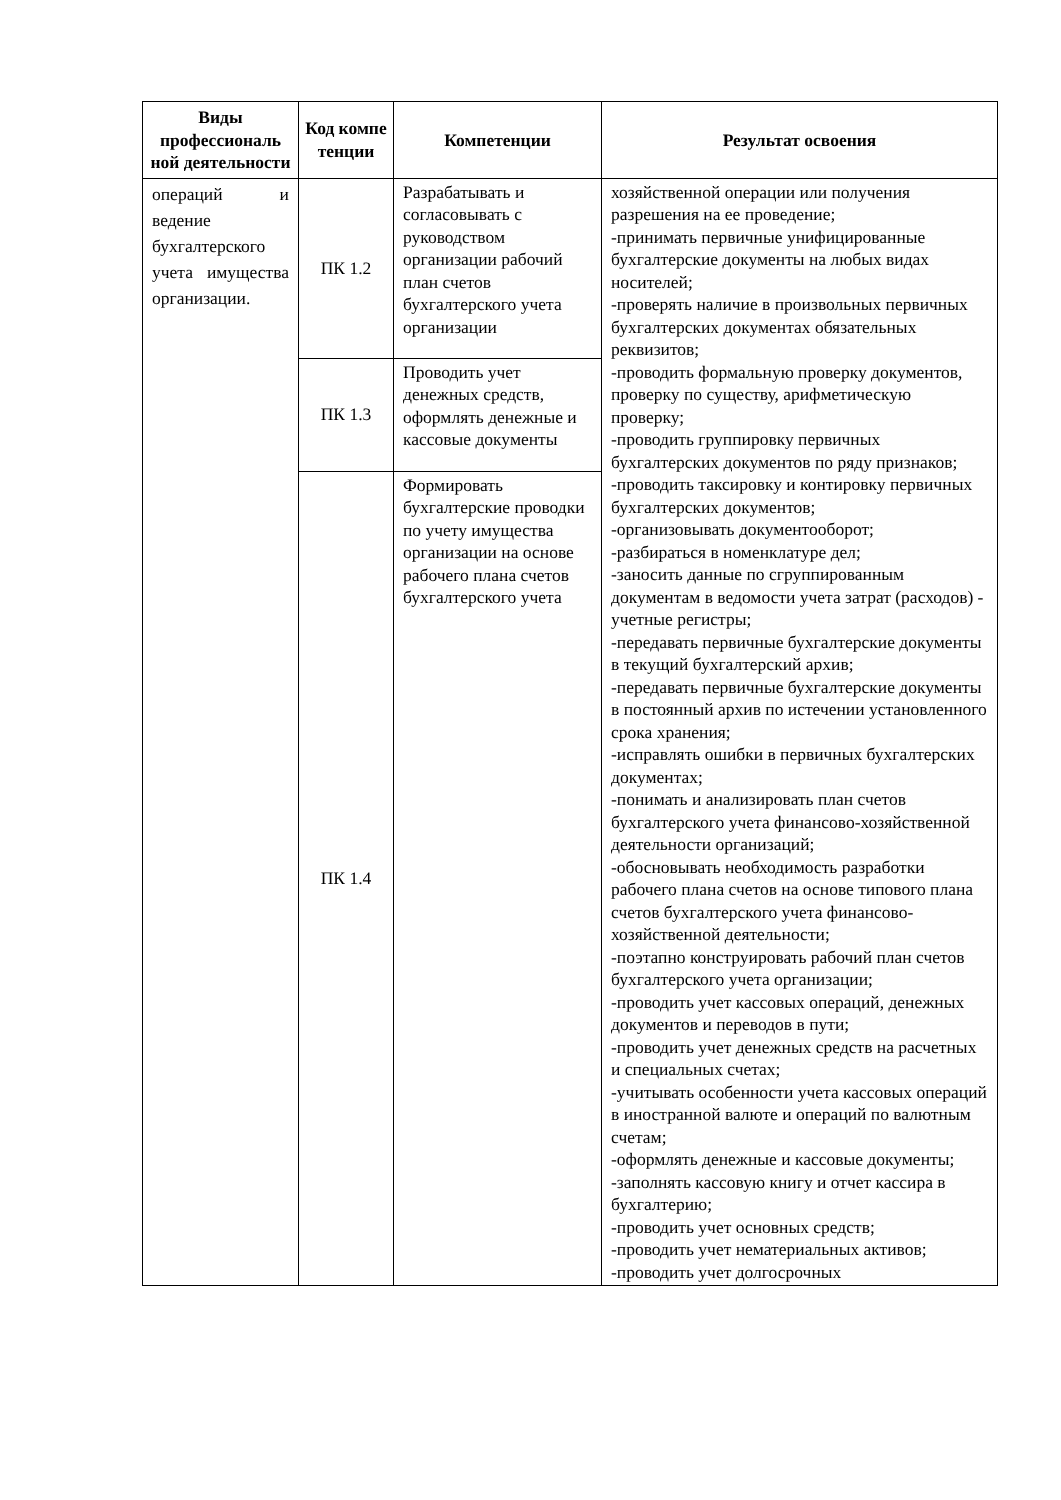| Виды профессиональ ной деятельности | Код компе тенции | Компетенции | Результат освоения |
| --- | --- | --- | --- |
| операций и ведение бухгалтерского учета имущества организации. | ПК 1.2 | Разрабатывать и согласовывать с руководством организации рабочий план счетов бухгалтерского учета организации | хозяйственной операции или получения разрешения на ее проведение; -принимать первичные унифицированные бухгалтерские документы на любых видах носителей; -проверять наличие в произвольных первичных бухгалтерских документах обязательных реквизитов; -проводить формальную проверку документов, проверку по существу, арифметическую проверку; -проводить группировку первичных бухгалтерских документов по ряду признаков; -проводить таксировку и контировку первичных бухгалтерских документов; -организовывать документооборот; -разбираться в номенклатуре дел; -заносить данные по сгруппированным документам в ведомости учета затрат (расходов) - учетные регистры; -передавать первичные бухгалтерские документы в текущий бухгалтерский архив; -передавать первичные бухгалтерские документы в постоянный архив по истечении установленного срока хранения; -исправлять ошибки в первичных бухгалтерских документах; -понимать и анализировать план счетов бухгалтерского учета финансово-хозяйственной деятельности организаций; -обосновывать необходимость разработки рабочего плана счетов на основе типового плана счетов бухгалтерского учета финансово-хозяйственной деятельности; -поэтапно конструировать рабочий план счетов бухгалтерского учета организации; -проводить учет кассовых операций, денежных документов и переводов в пути; -проводить учет денежных средств на расчетных и специальных счетах; -учитывать особенности учета кассовых операций в иностранной валюте и операций по валютным счетам; -оформлять денежные и кассовые документы; -заполнять кассовую книгу и отчет кассира в бухгалтерию; -проводить учет основных средств; -проводить учет нематериальных активов; -проводить учет долгосрочных |
| | ПК 1.3 | Проводить учет денежных средств, оформлять денежные и кассовые документы | |
| | ПК 1.4 | Формировать бухгалтерские проводки по учету имущества организации на основе рабочего плана счетов бухгалтерского учета | |